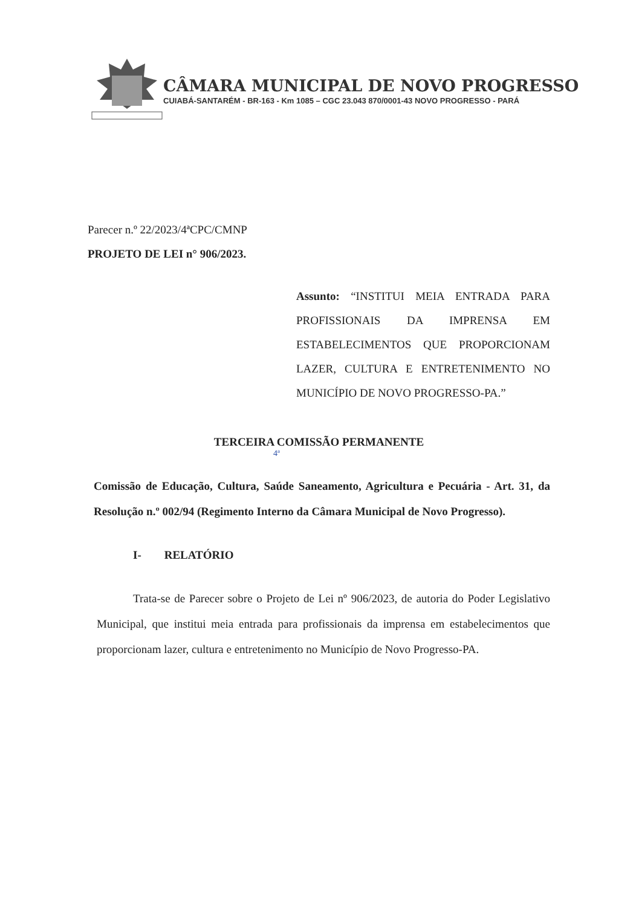CÂMARA MUNICIPAL DE NOVO PROGRESSO
CUIABÁ-SANTARÉM - BR-163 - Km 1085 – CGC 23.043 870/0001-43 NOVO PROGRESSO - PARÁ
Parecer n.º 22/2023/4ªCPC/CMNP
PROJETO DE LEI n° 906/2023.
Assunto: “INSTITUI MEIA ENTRADA PARA PROFISSIONAIS DA IMPRENSA EM ESTABELECIMENTOS QUE PROPORCIONAM LAZER, CULTURA E ENTRETENIMENTO NO MUNICÍPIO DE NOVO PROGRESSO-PA.”
TERCEIRA COMISSÃO PERMANENTE
4ª
Comissão de Educação, Cultura, Saúde Saneamento, Agricultura e Pecuária - Art. 31, da Resolução n.º 002/94 (Regimento Interno da Câmara Municipal de Novo Progresso).
I- RELATÓRIO
Trata-se de Parecer sobre o Projeto de Lei nº 906/2023, de autoria do Poder Legislativo Municipal, que institui meia entrada para profissionais da imprensa em estabelecimentos que proporcionam lazer, cultura e entretenimento no Município de Novo Progresso-PA.